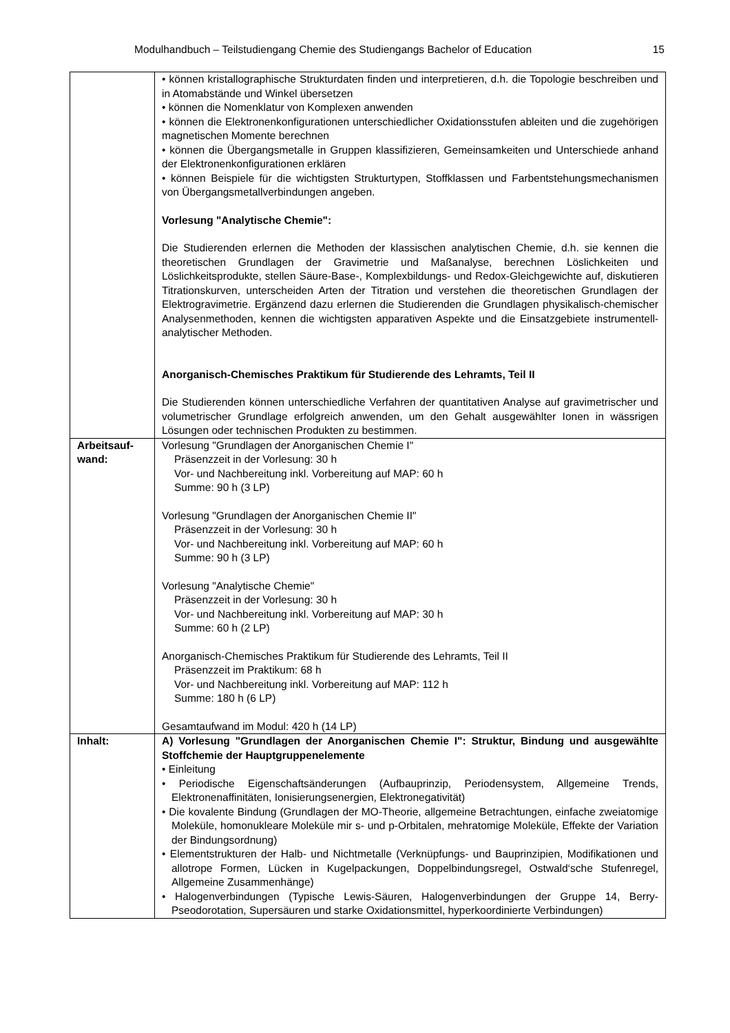Modulhandbuch – Teilstudiengang Chemie des Studiengangs Bachelor of Education 15
| | • können kristallographische Strukturdaten finden und interpretieren, d.h. die Topologie beschreiben und in Atomabstände und Winkel übersetzen • können die Nomenklatur von Komplexen anwenden • können die Elektronenkonfigurationen unterschiedlicher Oxidationsstufen ableiten und die zugehörigen magnetischen Momente berechnen • können die Übergangsmetalle in Gruppen klassifizieren, Gemeinsamkeiten und Unterschiede anhand der Elektronenkonfigurationen erklären • können Beispiele für die wichtigsten Strukturtypen, Stoffklassen und Farbentstehungsmechanismen von Übergangsmetallverbindungen angeben. Vorlesung "Analytische Chemie": Die Studierenden erlernen die Methoden der klassischen analytischen Chemie, d.h. sie kennen die theoretischen Grundlagen der Gravimetrie und Maßanalyse, berechnen Löslichkeiten und Löslichkeitsprodukte, stellen Säure-Base-, Komplexbildungs- und Redox-Gleichgewichte auf, diskutieren Titrationskurven, unterscheiden Arten der Titration und verstehen die theoretischen Grundlagen der Elektrogravimetrie. Ergänzend dazu erlernen die Studierenden die Grundlagen physikalisch-chemischer Analysenmethoden, kennen die wichtigsten apparativen Aspekte und die Einsatzgebiete instrumentell-analytischer Methoden. Anorganisch-Chemisches Praktikum für Studierende des Lehramts, Teil II Die Studierenden können unterschiedliche Verfahren der quantitativen Analyse auf gravimetrischer und volumetrischer Grundlage erfolgreich anwenden, um den Gehalt ausgewählter Ionen in wässrigen Lösungen oder technischen Produkten zu bestimmen. |
| Arbeitsauf- wand: | Vorlesung "Grundlagen der Anorganischen Chemie I" Präsenzzeit in der Vorlesung: 30 h Vor- und Nachbereitung inkl. Vorbereitung auf MAP: 60 h Summe: 90 h (3 LP) Vorlesung "Grundlagen der Anorganischen Chemie II" Präsenzzeit in der Vorlesung: 30 h Vor- und Nachbereitung inkl. Vorbereitung auf MAP: 60 h Summe: 90 h (3 LP) Vorlesung "Analytische Chemie" Präsenzzeit in der Vorlesung: 30 h Vor- und Nachbereitung inkl. Vorbereitung auf MAP: 30 h Summe: 60 h (2 LP) Anorganisch-Chemisches Praktikum für Studierende des Lehramts, Teil II Präsenzzeit im Praktikum: 68 h Vor- und Nachbereitung inkl. Vorbereitung auf MAP: 112 h Summe: 180 h (6 LP) Gesamtaufwand im Modul: 420 h (14 LP) |
| Inhalt: | A) Vorlesung "Grundlagen der Anorganischen Chemie I": Struktur, Bindung und ausgewählte Stoffchemie der Hauptgruppenelemente • Einleitung • Periodische Eigenschaftsänderungen (Aufbauprinzip, Periodensystem, Allgemeine Trends, Elektronenaffinitäten, Ionisierungsenergien, Elektronegativität) • Die kovalente Bindung (Grundlagen der MO-Theorie, allgemeine Betrachtungen, einfache zweiatomige Moleküle, homonukleare Moleküle mir s- und p-Orbitalen, mehratomige Moleküle, Effekte der Variation der Bindungsordnung) • Elementstrukturen der Halb- und Nichtmetalle (Verknüpfungs- und Bauprinzipien, Modifikationen und allotrope Formen, Lücken in Kugelpackungen, Doppelbindungsregel, Ostwald‘sche Stufenregel, Allgemeine Zusammenhänge) • Halogenverbindungen (Typische Lewis-Säuren, Halogenverbindungen der Gruppe 14, Berry-Pseodorotation, Supersäuren und starke Oxidationsmittel, hyperkoordinierte Verbindungen) |